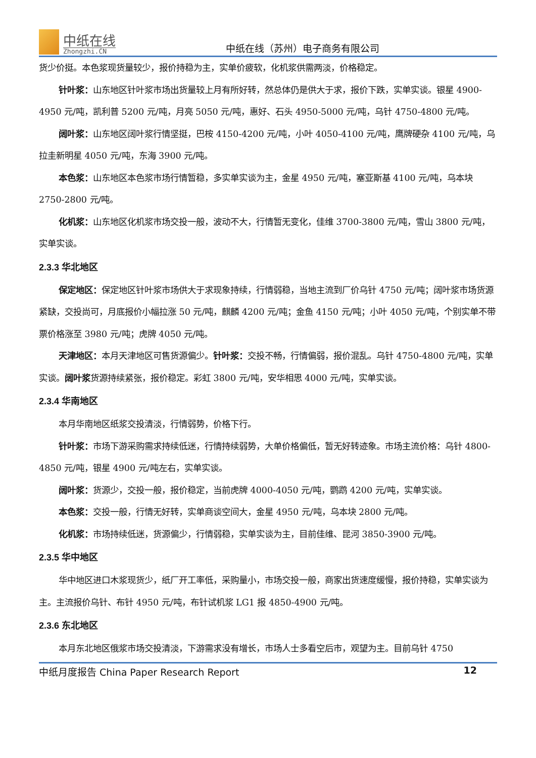中纸在线
Zhongzhi.CN
中纸在线（苏州）电子商务有限公司
货少价挺。本色浆现货量较少，报价持稳为主，实单价疲软，化机浆供需两淡，价格稳定。
针叶浆：山东地区针叶浆市场出货量较上月有所好转，然总体仍是供大于求，报价下跌，实单实谈。银星 4900-4950 元/吨，凯利普 5200 元/吨，月亮 5050 元/吨，惠好、石头 4950-5000 元/吨，乌针 4750-4800 元/吨。
阔叶浆：山东地区阔叶浆行情坚挺，巴桉 4150-4200 元/吨，小叶 4050-4100 元/吨，鹰牌硬杂 4100 元/吨，乌拉圭新明星 4050 元/吨，东海 3900 元/吨。
本色浆：山东地区本色浆市场行情暂稳，多实单实谈为主，金星 4950 元/吨，塞亚斯基 4100 元/吨，乌本块 2750-2800 元/吨。
化机浆：山东地区化机浆市场交投一般，波动不大，行情暂无变化，佳维 3700-3800 元/吨，雪山 3800 元/吨，实单实谈。
2.3.3 华北地区
保定地区：保定地区针叶浆市场供大于求现象持续，行情弱稳，当地主流到厂价乌针 4750 元/吨；阔叶浆市场货源紧缺，交投尚可，月底报价小幅拉涨 50 元/吨，麒麟 4200 元/吨；金鱼 4150 元/吨；小叶 4050 元/吨，个别实单不带票价格涨至 3980 元/吨；虎牌 4050 元/吨。
天津地区：本月天津地区可售货源偏少。针叶浆：交投不畅，行情偏弱，报价混乱。乌针 4750-4800 元/吨，实单实谈。阔叶浆货源持续紧张，报价稳定。彩虹 3800 元/吨，安华相思 4000 元/吨，实单实谈。
2.3.4 华南地区
本月华南地区纸浆交投清淡，行情弱势，价格下行。
针叶浆：市场下游采购需求持续低迷，行情持续弱势，大单价格偏低，暂无好转迹象。市场主流价格：乌针 4800-4850 元/吨，银星 4900 元/吨左右，实单实谈。
阔叶浆：货源少，交投一般，报价稳定，当前虎牌 4000-4050 元/吨，鹦鹉 4200 元/吨，实单实谈。
本色浆：交投一般，行情无好转，实单商谈空间大，金星 4950 元/吨，乌本块 2800 元/吨。
化机浆：市场持续低迷，货源偏少，行情弱稳，实单实谈为主，目前佳维、昆河 3850-3900 元/吨。
2.3.5 华中地区
华中地区进口木浆现货少，纸厂开工率低，采购量小，市场交投一般，商家出货速度缓慢，报价持稳，实单实谈为主。主流报价乌针、布针 4950 元/吨，布针试机浆 LG1 报 4850-4900 元/吨。
2.3.6 东北地区
本月东北地区俄浆市场交投清淡，下游需求没有增长，市场人士多看空后市，观望为主。目前乌针 4750
中纸月度报告 China Paper Research Report 12